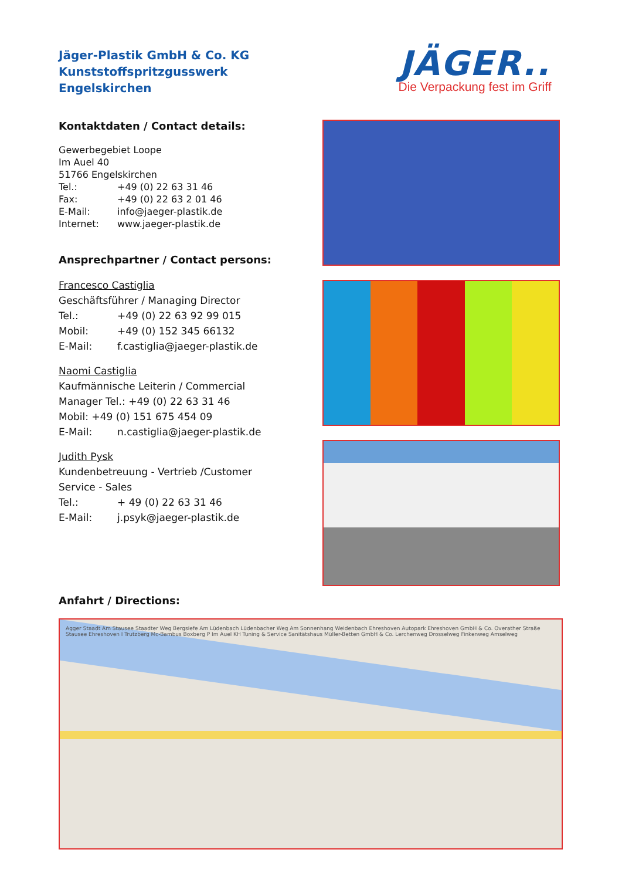Jäger-Plastik GmbH & Co. KG
Kunststoffspritzgusswerk
Engelskirchen
JÄGER..
Die Verpackung fest im Griff
Kontaktdaten / Contact details:
Gewerbegebiet Loope
Im Auel 40
51766 Engelskirchen
Tel.: +49 (0) 22 63 31 46
Fax: +49 (0) 22 63 2 01 46
E-Mail: info@jaeger-plastik.de
Internet: www.jaeger-plastik.de
Ansprechpartner / Contact persons:
Francesco Castiglia
Geschäftsführer / Managing Director
Tel.: +49 (0) 22 63 92 99 015
Mobil: +49 (0) 152 345 66132
E-Mail: f.castiglia@jaeger-plastik.de
Naomi Castiglia
Kaufmännische Leiterin / Commercial
Manager Tel.: +49 (0) 22 63 31 46
Mobil: +49 (0) 151 675 454 09
E-Mail: n.castiglia@jaeger-plastik.de
Judith Pysk
Kundenbetreuung - Vertrieb /Customer
Service - Sales
Tel.: + 49 (0) 22 63 31 46
E-Mail: j.psyk@jaeger-plastik.de
Anfahrt / Directions:
Agger Staadt Am Stausee Staadter Weg Bergsiefe Am Lüdenbach Lüdenbacher Weg Am Sonnenhang Weidenbach Ehreshoven Autopark Ehreshoven GmbH & Co. Overather Straße Stausee Ehreshoven I Trutzberg Mc-Bambus Boxberg P Im Auel KH Tuning & Service Sanitätshaus Müller-Betten GmbH & Co. Lerchenweg Drosselweg Finkenweg Amselweg